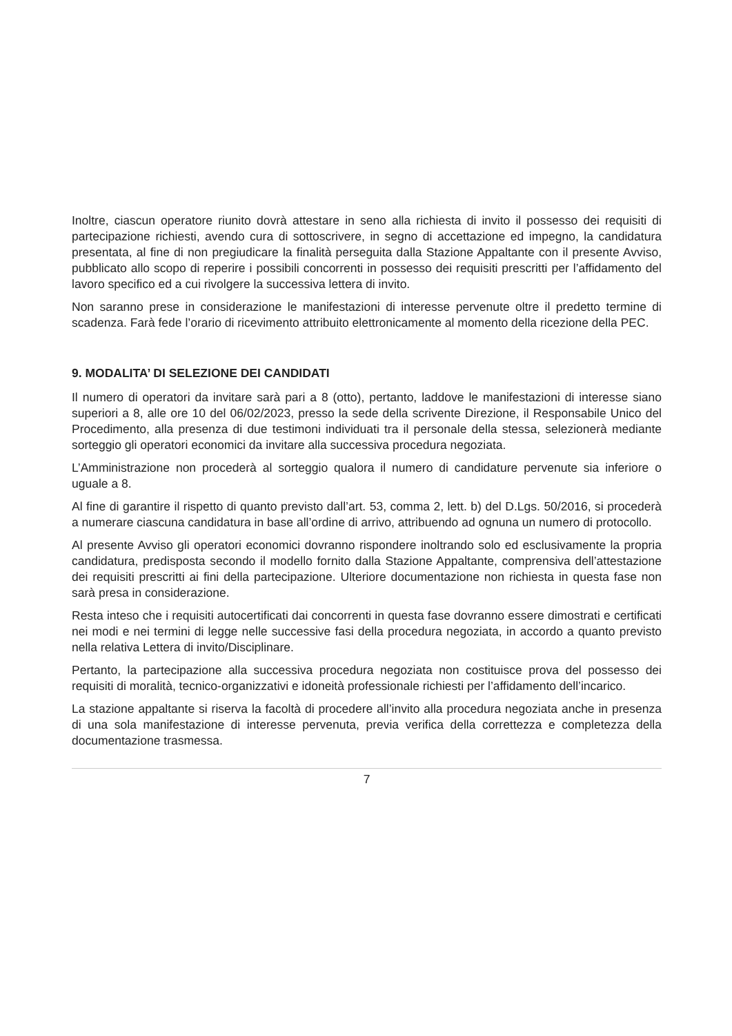Inoltre, ciascun operatore riunito dovrà attestare in seno alla richiesta di invito il possesso dei requisiti di partecipazione richiesti, avendo cura di sottoscrivere, in segno di accettazione ed impegno, la candidatura presentata, al fine di non pregiudicare la finalità perseguita dalla Stazione Appaltante con il presente Avviso, pubblicato allo scopo di reperire i possibili concorrenti in possesso dei requisiti prescritti per l’affidamento del lavoro specifico ed a cui rivolgere la successiva lettera di invito.
Non saranno prese in considerazione le manifestazioni di interesse pervenute oltre il predetto termine di scadenza. Farà fede l’orario di ricevimento attribuito elettronicamente al momento della ricezione della PEC.
9. MODALITA’ DI SELEZIONE DEI CANDIDATI
Il numero di operatori da invitare sarà pari a 8 (otto), pertanto, laddove le manifestazioni di interesse siano superiori a 8, alle ore 10 del 06/02/2023, presso la sede della scrivente Direzione, il Responsabile Unico del Procedimento, alla presenza di due testimoni individuati tra il personale della stessa, selezionerà mediante sorteggio gli operatori economici da invitare alla successiva procedura negoziata.
L’Amministrazione non procederà al sorteggio qualora il numero di candidature pervenute sia inferiore o uguale a 8.
Al fine di garantire il rispetto di quanto previsto dall’art. 53, comma 2, lett. b) del D.Lgs. 50/2016, si procederà a numerare ciascuna candidatura in base all’ordine di arrivo, attribuendo ad ognuna un numero di protocollo.
Al presente Avviso gli operatori economici dovranno rispondere inoltrando solo ed esclusivamente la propria candidatura, predisposta secondo il modello fornito dalla Stazione Appaltante, comprensiva dell’attestazione dei requisiti prescritti ai fini della partecipazione. Ulteriore documentazione non richiesta in questa fase non sarà presa in considerazione.
Resta inteso che i requisiti autocertificati dai concorrenti in questa fase dovranno essere dimostrati e certificati nei modi e nei termini di legge nelle successive fasi della procedura negoziata, in accordo a quanto previsto nella relativa Lettera di invito/Disciplinare.
Pertanto, la partecipazione alla successiva procedura negoziata non costituisce prova del possesso dei requisiti di moralità, tecnico-organizzativi e idoneità professionale richiesti per l’affidamento dell’incarico.
La stazione appaltante si riserva la facoltà di procedere all’invito alla procedura negoziata anche in presenza di una sola manifestazione di interesse pervenuta, previa verifica della correttezza e completezza della documentazione trasmessa.
7